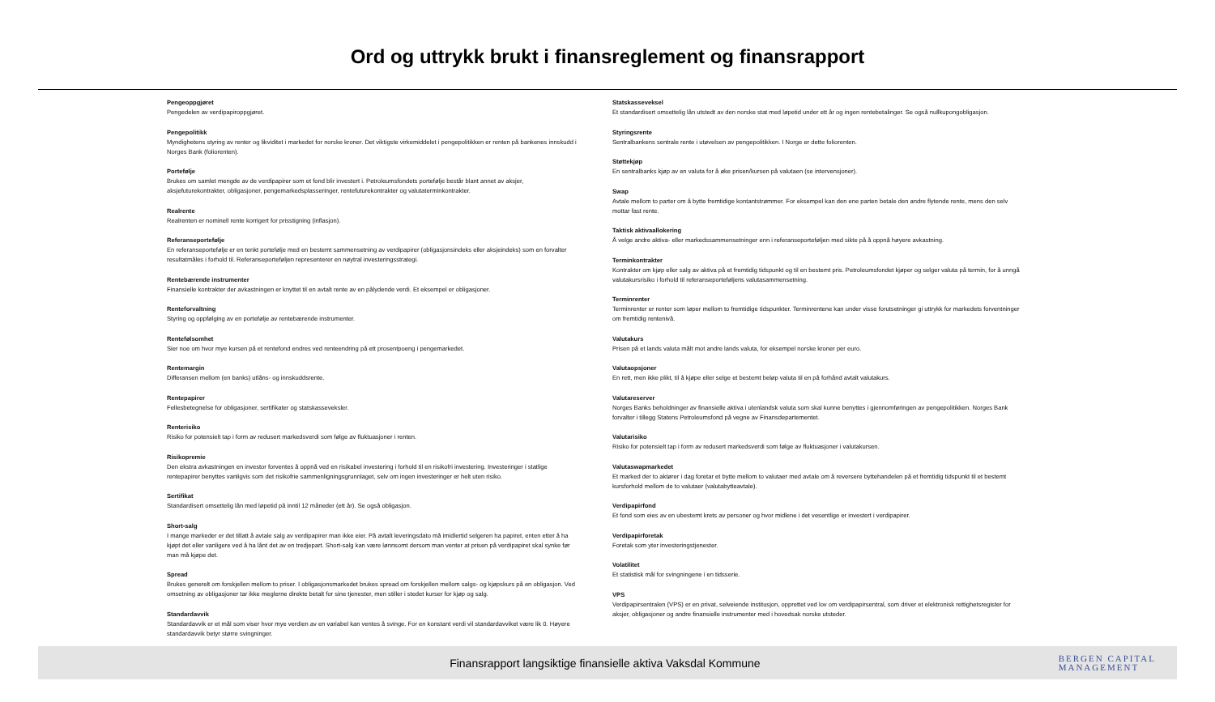Ord og uttrykk brukt i finansreglement og finansrapport
Pengeoppgjøret
Pengedelen av verdipapiroppgjøret.
Pengepolitikk
Myndighetens styring av renter og likviditet i markedet for norske kroner. Det viktigste virkemiddelet i pengepolitikken er renten på bankenes innskudd i Norges Bank (foliorenten).
Portefølje
Brukes om samlet mengde av de verdipapirer som et fond blir investert i. Petroleumsfondets portefølje består blant annet av aksjer, aksjefuturekontrakter, obligasjoner, pengemarkedsplasseringer, rentefuturekontrakter og valutaterminkontrakter.
Realrente
Realrenten er nominell rente korrigert for prisstigning (inflasjon).
Referanseportefølje
En referanseportefølje er en tenkt portefølje med en bestemt sammensetning av verdipapirer (obligasjonsindeks eller aksjeindeks) som en forvalter resultatmåles i forhold til. Referanseporteføljen representerer en nøytral investeringsstrategi.
Rentebærende instrumenter
Finansielle kontrakter der avkastningen er knyttet til en avtalt rente av en pålydende verdi. Et eksempel er obligasjoner.
Renteforvaltning
Styring og oppfølging av en portefølje av rentebærende instrumenter.
Rentefølsomhet
Sier noe om hvor mye kursen på et rentefond endres ved renteendring på ett prosentpoeng i pengemarkedet.
Rentemargin
Differansen mellom (en banks) utlåns- og innskuddsrente.
Rentepapirer
Fellesbetegnelse for obligasjoner, sertifikater og statskasseveksler.
Renterisiko
Risiko for potensielt tap i form av redusert markedsverdi som følge av fluktuasjoner i renten.
Risikopremie
Den ekstra avkastningen en investor forventes å oppnå ved en risikabel investering i forhold til en risikofri investering. Investeringer i statlige rentepapirer benyttes vanligvis som det risikofrie sammenligningsgrunnlaget, selv om ingen investeringer er helt uten risiko.
Sertifikat
Standardisert omsettelig lån med løpetid på inntil 12 måneder (ett år). Se også obligasjon.
Short-salg
I mange markeder er det tillatt å avtale salg av verdipapirer man ikke eier. På avtalt leveringsdato må imidlertid selgeren ha papiret, enten etter å ha kjøpt det eller vanligere ved å ha lånt det av en tredjepart. Short-salg kan være lønnsomt dersom man venter at prisen på verdipapiret skal synke før man må kjøpe det.
Spread
Brukes generelt om forskjellen mellom to priser. I obligasjonsmarkedet brukes spread om forskjellen mellom salgs- og kjøpskurs på en obligasjon. Ved omsetning av obligasjoner tar ikke meglerne direkte betalt for sine tjenester, men stiller i stedet kurser for kjøp og salg.
Standardavvik
Standardavvik er et mål som viser hvor mye verdien av en variabel kan ventes å svinge. For en konstant verdi vil standardavviket være lik 0. Høyere standardavvik betyr større svingninger.
Statskasseveksel
Et standardisert omsettelig lån utstedt av den norske stat med løpetid under ett år og ingen rentebetalinger. Se også nullkupongobligasjon.
Styringsrente
Sentralbankens sentrale rente i utøvelsen av pengepolitikken. I Norge er dette foliorenten.
Støttekjøp
En sentralbanks kjøp av en valuta for å øke prisen/kursen på valutaen (se intervensjoner).
Swap
Avtale mellom to parter om å bytte fremtidige kontantstrømmer. For eksempel kan den ene parten betale den andre flytende rente, mens den selv mottar fast rente.
Taktisk aktivaallokering
Å velge andre aktiva- eller markedssammensetninger enn i referanseporteføljen med sikte på å oppnå høyere avkastning.
Terminkontrakter
Kontrakter om kjøp eller salg av aktiva på et fremtidig tidspunkt og til en bestemt pris. Petroleumsfondet kjøper og selger valuta på termin, for å unngå valutakursrisiko i forhold til referanseporteføljens valutasammensetning.
Terminrenter
Terminrenter er renter som løper mellom to fremtidige tidspunkter. Terminrentene kan under visse forutsetninger gi uttrykk for markedets forventninger om fremtidig rentenivå.
Valutakurs
Prisen på et lands valuta målt mot andre lands valuta, for eksempel norske kroner per euro.
Valutaopsjoner
En rett, men ikke plikt, til å kjøpe eller selge et bestemt beløp valuta til en på forhånd avtalt valutakurs.
Valutareserver
Norges Banks beholdninger av finansielle aktiva i utenlandsk valuta som skal kunne benyttes i gjennomføringen av pengepolitikken. Norges Bank forvalter i tillegg Statens Petroleumsfond på vegne av Finansdepartementet.
Valutarisiko
Risiko for potensielt tap i form av redusert markedsverdi som følge av fluktuasjoner i valutakursen.
Valutaswapmarkedet
Et marked der to aktører i dag foretar et bytte mellom to valutaer med avtale om å reversere byttehandelen på et fremtidig tidspunkt til et bestemt kursforhold mellom de to valutaer (valutabytteavtale).
Verdipapirfond
Et fond som eies av en ubestemt krets av personer og hvor midlene i det vesentlige er investert i verdipapirer.
Verdipapirforetak
Foretak som yter investeringstjenester.
Volatilitet
Et statistisk mål for svingningene i en tidsserie.
VPS
Verdipapirsentralen (VPS) er en privat, selveiende institusjon, opprettet ved lov om verdipapirsentral, som driver et elektronisk rettighetsregister for aksjer, obligasjoner og andre finansielle instrumenter med i hovedsak norske utsteder.
Finansrapport langsiktige finansielle aktiva Vaksdal Kommune
BERGEN CAPITAL
MANAGEMENT